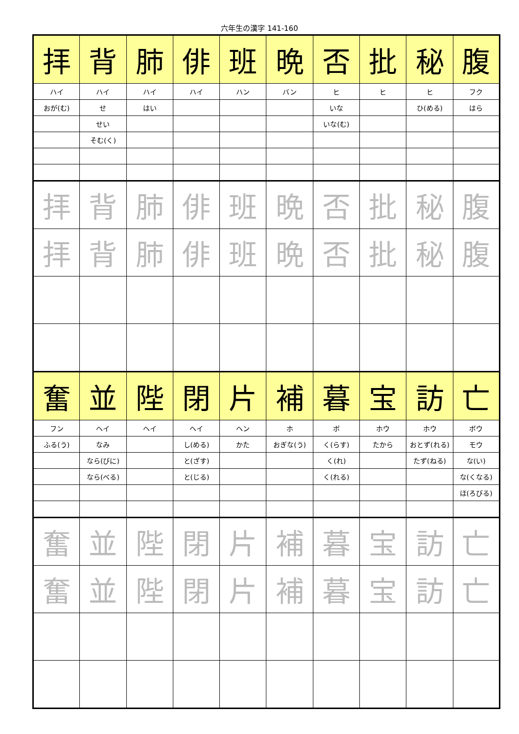六年生の漢字 141-160
| 拝 | 背 | 肺 | 俳 | 班 | 晩 | 否 | 批 | 秘 | 腹 |
| ハイ | ハイ | ハイ | ハイ | ハン | バン | ヒ | ヒ | ヒ | フク |
| おが(む) | せ | はい | | | | いな | | ひ(める) | はら |
| | せい | | | | | いな(む) | | | |
| | そむ(く) | | | | | | | | |
| 拝 | 背 | 肺 | 俳 | 班 | 晩 | 否 | 批 | 秘 | 腹 |
| 拝 | 背 | 肺 | 俳 | 班 | 晩 | 否 | 批 | 秘 | 腹 |
| 奮 | 並 | 陛 | 閉 | 片 | 補 | 暮 | 宝 | 訪 | 亡 |
| フン | ヘイ | ヘイ | ヘイ | ヘン | ホ | ボ | ホウ | ホウ | ボウ |
| ふる(う) | なみ | | し(める) | かた | おぎな(う) | く(らす) | たから | おとず(れる) | モウ |
| | なら(びに) | | と(ざす) | | | く(れ) | | たず(ねる) | な(い) |
| | なら(べる) | | と(じる) | | | く(れる) | | | な(くなる) |
| | | | | | | | | | ほ(ろびる) |
| 奮 | 並 | 陛 | 閉 | 片 | 補 | 暮 | 宝 | 訪 | 亡 |
| 奮 | 並 | 陛 | 閉 | 片 | 補 | 暮 | 宝 | 訪 | 亡 |